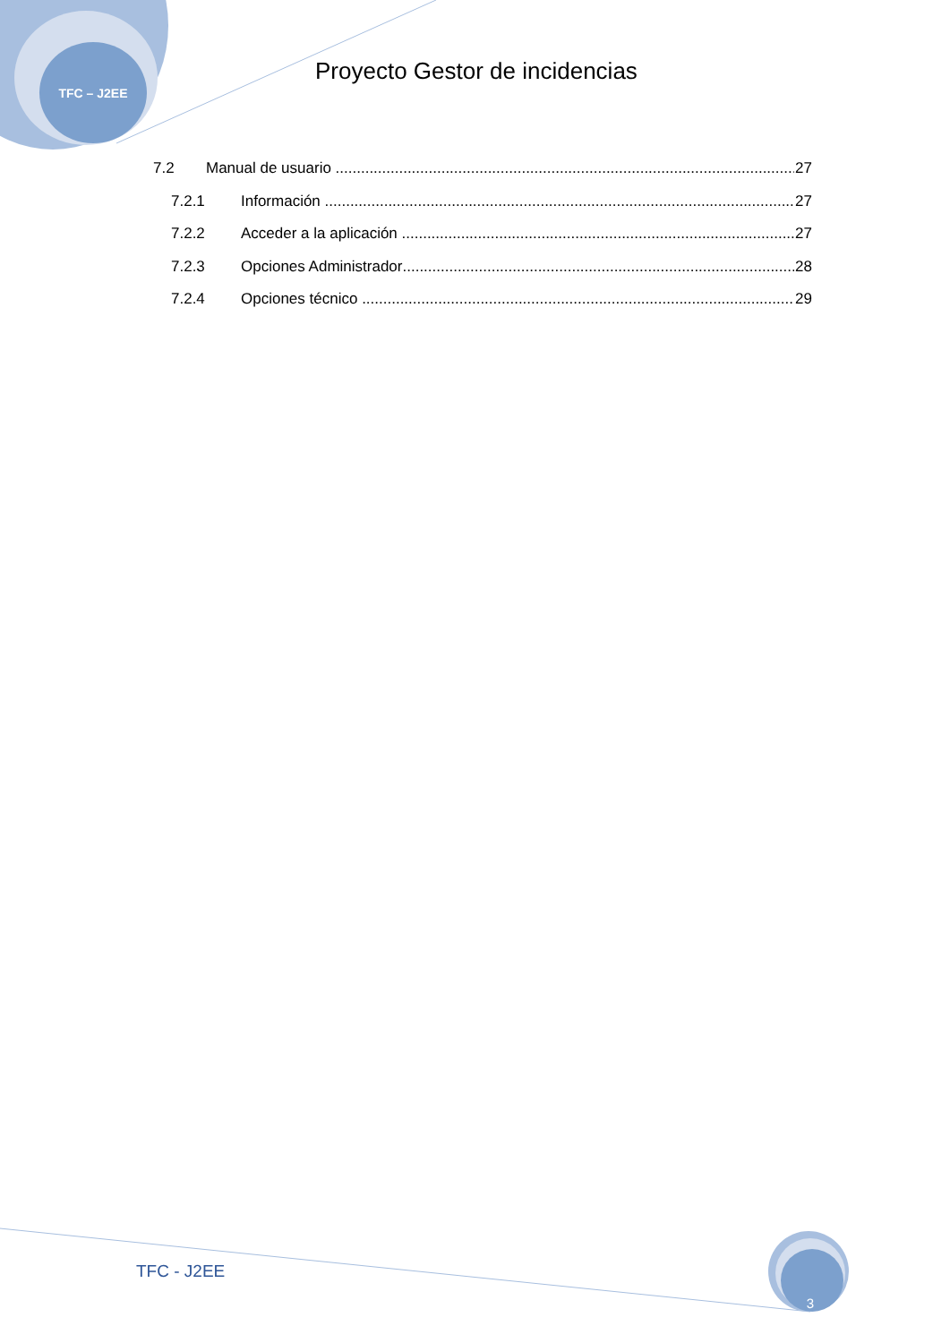TFC – J2EE
Proyecto Gestor de incidencias
7.2 Manual de usuario 27
7.2.1 Información 27
7.2.2 Acceder a la aplicación 27
7.2.3 Opciones Administrador 28
7.2.4 Opciones técnico 29
TFC - J2EE 3